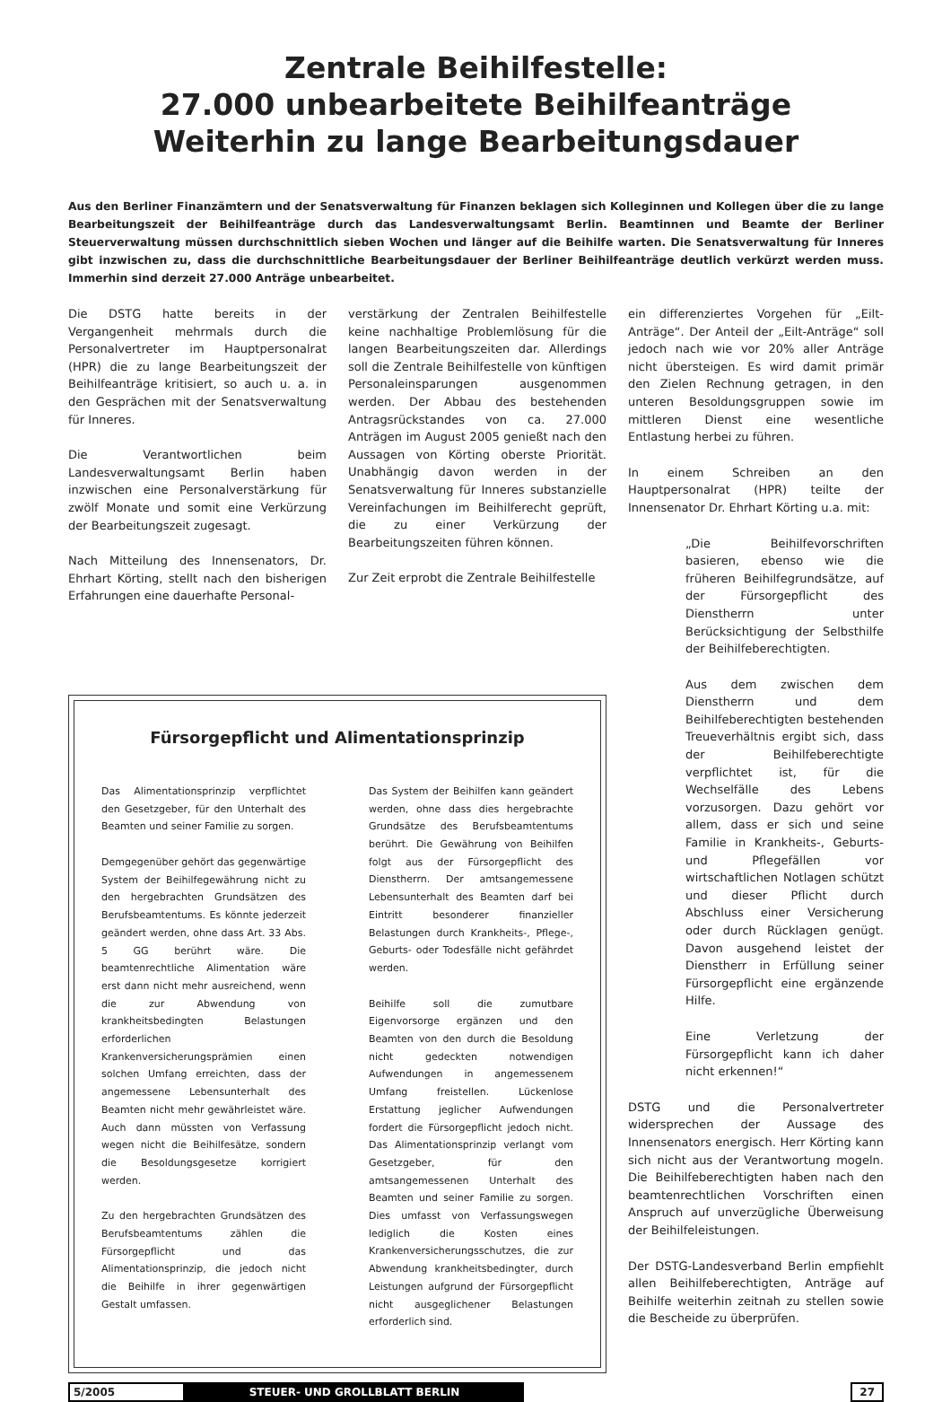Zentrale Beihilfestelle:
27.000 unbearbeitete Beihilfeanträge
Weiterhin zu lange Bearbeitungsdauer
Aus den Berliner Finanzämtern und der Senatsverwaltung für Finanzen beklagen sich Kolleginnen und Kollegen über die zu lange Bearbeitungszeit der Beihilfeanträge durch das Landesverwaltungsamt Berlin. Beamtinnen und Beamte der Berliner Steuerverwaltung müssen durchschnittlich sieben Wochen und länger auf die Beihilfe warten. Die Senatsverwaltung für Inneres gibt inzwischen zu, dass die durchschnittliche Bearbeitungsdauer der Berliner Beihilfeanträge deutlich verkürzt werden muss. Immerhin sind derzeit 27.000 Anträge unbearbeitet.
Die DSTG hatte bereits in der Vergangenheit mehrmals durch die Personalvertreter im Hauptpersonalrat (HPR) die zu lange Bearbeitungszeit der Beihilfeanträge kritisiert, so auch u. a. in den Gesprächen mit der Senatsverwaltung für Inneres.
Die Verantwortlichen beim Landesverwaltungsamt Berlin haben inzwischen eine Personalverstärkung für zwölf Monate und somit eine Verkürzung der Bearbeitungszeit zugesagt.
Nach Mitteilung des Innensenators, Dr. Ehrhart Körting, stellt nach den bisherigen Erfahrungen eine dauerhafte Personal-
verstärkung der Zentralen Beihilfestelle keine nachhaltige Problemlösung für die langen Bearbeitungszeiten dar. Allerdings soll die Zentrale Beihilfestelle von künftigen Personaleinsparungen ausgenommen werden. Der Abbau des bestehenden Antragsrückstandes von ca. 27.000 Anträgen im August 2005 genießt nach den Aussagen von Körting oberste Priorität. Unabhängig davon werden in der Senatsverwaltung für Inneres substanzielle Vereinfachungen im Beihilferecht geprüft, die zu einer Verkürzung der Bearbeitungszeiten führen können.
Zur Zeit erprobt die Zentrale Beihilfestelle
Fürsorgepflicht und Alimentationsprinzip
Das Alimentationsprinzip verpflichtet den Gesetzgeber, für den Unterhalt des Beamten und seiner Familie zu sorgen.
Demgegenüber gehört das gegenwärtige System der Beihilfegewährung nicht zu den hergebrachten Grundsätzen des Berufsbeamtentums. Es könnte jederzeit geändert werden, ohne dass Art. 33 Abs. 5 GG berührt wäre. Die beamtenrechtliche Alimentation wäre erst dann nicht mehr ausreichend, wenn die zur Abwendung von krankheitsbedingten Belastungen erforderlichen Krankenversicherungsprämien einen solchen Umfang erreichten, dass der angemessene Lebensunterhalt des Beamten nicht mehr gewährleistet wäre. Auch dann müssten von Verfassung wegen nicht die Beihilfesätze, sondern die Besoldungsgesetze korrigiert werden.
Zu den hergebrachten Grundsätzen des Berufsbeamtentums zählen die Fürsorgepflicht und das Alimentationsprinzip, die jedoch nicht die Beihilfe in ihrer gegenwärtigen Gestalt umfassen.
Das System der Beihilfen kann geändert werden, ohne dass dies hergebrachte Grundsätze des Berufsbeamtentums berührt. Die Gewährung von Beihilfen folgt aus der Fürsorgepflicht des Dienstherrn. Der amtsangemessene Lebensunterhalt des Beamten darf bei Eintritt besonderer finanzieller Belastungen durch Krankheits-, Pflege-, Geburts- oder Todesfälle nicht gefährdet werden.
Beihilfe soll die zumutbare Eigenvorsorge ergänzen und den Beamten von den durch die Besoldung nicht gedeckten notwendigen Aufwendungen in angemessenem Umfang freistellen. Lückenlose Erstattung jeglicher Aufwendungen fordert die Fürsorgepflicht jedoch nicht. Das Alimentationsprinzip verlangt vom Gesetzgeber, für den amtsangemessenen Unterhalt des Beamten und seiner Familie zu sorgen. Dies umfasst von Verfassungswegen lediglich die Kosten eines Krankenversicherungsschutzes, die zur Abwendung krankheitsbedingter, durch Leistungen aufgrund der Fürsorgepflicht nicht ausgeglichener Belastungen erforderlich sind.
ein differenziertes Vorgehen für „Eilt-Anträge“. Der Anteil der „Eilt-Anträge“ soll jedoch nach wie vor 20% aller Anträge nicht übersteigen. Es wird damit primär den Zielen Rechnung getragen, in den unteren Besoldungsgruppen sowie im mittleren Dienst eine wesentliche Entlastung herbei zu führen.
In einem Schreiben an den Hauptpersonalrat (HPR) teilte der Innensenator Dr. Ehrhart Körting u.a. mit:
„Die Beihilfevorschriften basieren, ebenso wie die früheren Beihilfegrundsätze, auf der Fürsorgepflicht des Dienstherrn unter Berücksichtigung der Selbsthilfe der Beihilfeberechtigten.
Aus dem zwischen dem Dienstherrn und dem Beihilfeberechtigten bestehenden Treueverhältnis ergibt sich, dass der Beihilfeberechtigte verpflichtet ist, für die Wechselfälle des Lebens vorzusorgen. Dazu gehört vor allem, dass er sich und seine Familie in Krankheits-, Geburts- und Pflegefällen vor wirtschaftlichen Notlagen schützt und dieser Pflicht durch Abschluss einer Versicherung oder durch Rücklagen genügt. Davon ausgehend leistet der Dienstherr in Erfüllung seiner Fürsorgepflicht eine ergänzende Hilfe.
Eine Verletzung der Fürsorgepflicht kann ich daher nicht erkennen!“
DSTG und die Personalvertreter widersprechen der Aussage des Innensenators energisch. Herr Körting kann sich nicht aus der Verantwortung mogeln. Die Beihilfeberechtigten haben nach den beamtenrechtlichen Vorschriften einen Anspruch auf unverzügliche Überweisung der Beihilfeleistungen.
Der DSTG-Landesverband Berlin empfiehlt allen Beihilfeberechtigten, Anträge auf Beihilfe weiterhin zeitnah zu stellen sowie die Bescheide zu überprüfen.
5/2005 STEUER- UND GROLLBLATT BERLIN 27